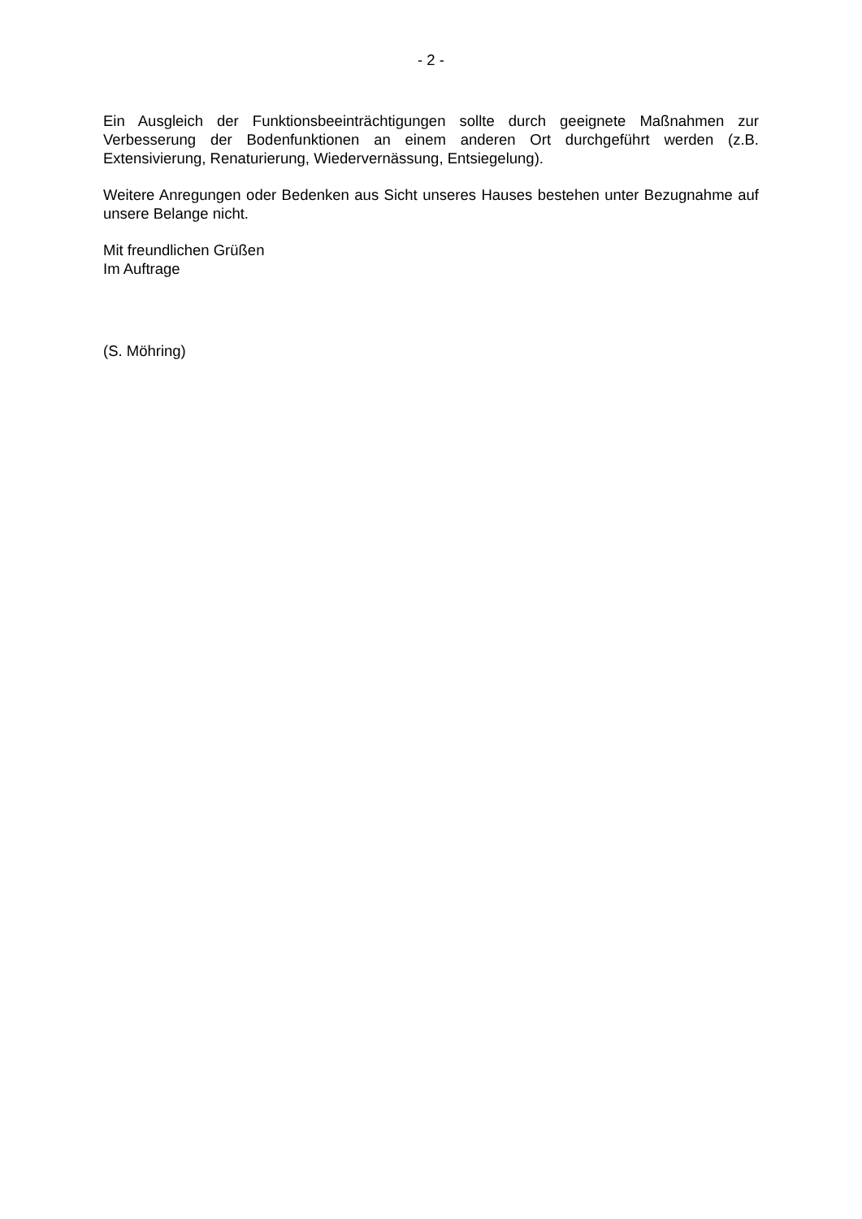- 2 -
Ein Ausgleich der Funktionsbeeinträchtigungen sollte durch geeignete Maßnahmen zur Verbesserung der Bodenfunktionen an einem anderen Ort durchgeführt werden (z.B. Extensivierung, Renaturierung, Wiedervernässung, Entsiegelung).
Weitere Anregungen oder Bedenken aus Sicht unseres Hauses bestehen unter Bezugnahme auf unsere Belange nicht.
Mit freundlichen Grüßen
Im Auftrage
(S. Möhring)